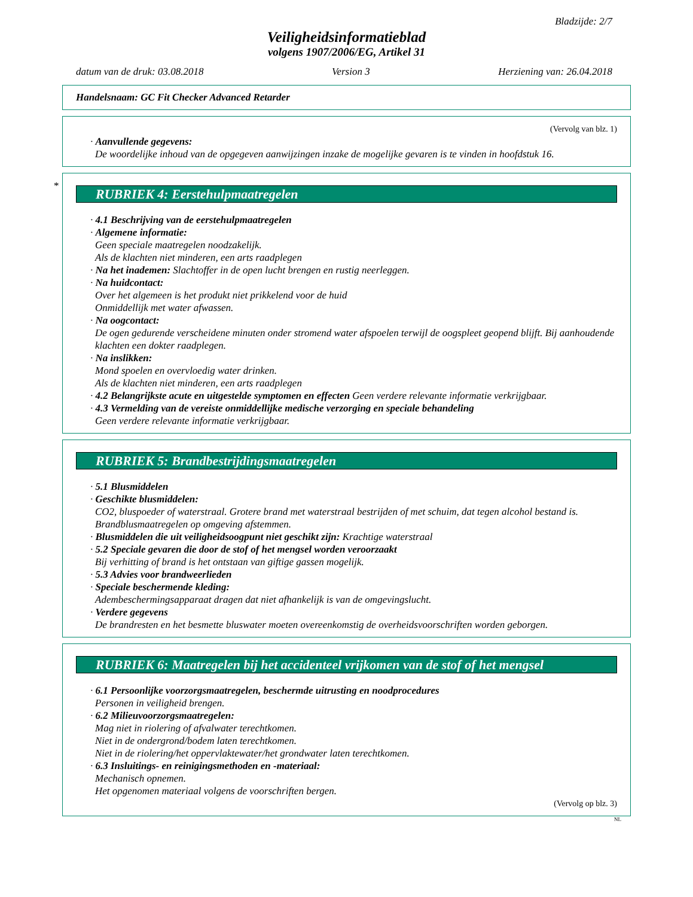Bladzijde: 2/7
Veiligheidsinformatieblad
volgens 1907/2006/EG, Artikel 31
datum van de druk: 03.08.2018 Version 3 Herziening van: 26.04.2018
Handelsnaam: GC Fit Checker Advanced Retarder
(Vervolg van blz. 1)
· Aanvullende gegevens:
De woordelijke inhoud van de opgegeven aanwijzingen inzake de mogelijke gevaren is te vinden in hoofdstuk 16.
*
RUBRIEK 4: Eerstehulpmaatregelen
· 4.1 Beschrijving van de eerstehulpmaatregelen
· Algemene informatie:
Geen speciale maatregelen noodzakelijk.
Als de klachten niet minderen, een arts raadplegen
· Na het inademen: Slachtoffer in de open lucht brengen en rustig neerleggen.
· Na huidcontact:
Over het algemeen is het produkt niet prikkelend voor de huid
Onmiddellijk met water afwassen.
· Na oogcontact:
De ogen gedurende verscheidene minuten onder stromend water afspoelen terwijl de oogspleet geopend blijft. Bij aanhoudende klachten een dokter raadplegen.
· Na inslikken:
Mond spoelen en overvloedig water drinken.
Als de klachten niet minderen, een arts raadplegen
· 4.2 Belangrijkste acute en uitgestelde symptomen en effecten Geen verdere relevante informatie verkrijgbaar.
· 4.3 Vermelding van de vereiste onmiddellijke medische verzorging en speciale behandeling
Geen verdere relevante informatie verkrijgbaar.
RUBRIEK 5: Brandbestrijdingsmaatregelen
· 5.1 Blusmiddelen
· Geschikte blusmiddelen:
CO2, bluspoeder of waterstraal. Grotere brand met waterstraal bestrijden of met schuim, dat tegen alcohol bestand is.
Brandblusmaatregelen op omgeving afstemmen.
· Blusmiddelen die uit veiligheidsoogpunt niet geschikt zijn: Krachtige waterstraal
· 5.2 Speciale gevaren die door de stof of het mengsel worden veroorzaakt
Bij verhitting of brand is het ontstaan van giftige gassen mogelijk.
· 5.3 Advies voor brandweerlieden
· Speciale beschermende kleding:
Adembeschermingsapparaat dragen dat niet afhankelijk is van de omgevingslucht.
· Verdere gegevens
De brandresten en het besmette bluswater moeten overeenkomstig de overheidsvoorschriften worden geborgen.
RUBRIEK 6: Maatregelen bij het accidenteel vrijkomen van de stof of het mengsel
· 6.1 Persoonlijke voorzorgsmaatregelen, beschermde uitrusting en noodprocedures
Personen in veiligheid brengen.
· 6.2 Milieuvoorzorgsmaatregelen:
Mag niet in riolering of afvalwater terechtkomen.
Niet in de ondergrond/bodem laten terechtkomen.
Niet in de riolering/het oppervlaktewater/het grondwater laten terechtkomen.
· 6.3 Insluitings- en reinigingsmethoden en -materiaal:
Mechanisch opnemen.
Het opgenomen materiaal volgens de voorschriften bergen.
(Vervolg op blz. 3)
NL